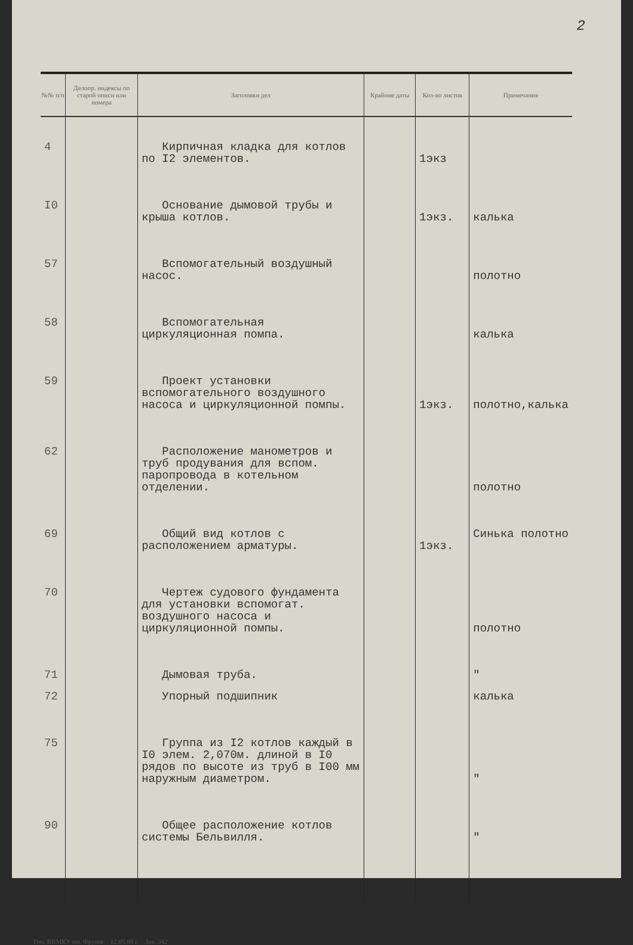2
| №№ п/п | Делопр. индексы по старой описи или номера | Заголовки дел | Крайние даты | Кол-во листов | Примечания |
| --- | --- | --- | --- | --- | --- |
| 4 | | Кирпичная кладка для котлов по I2 элементов. | | 1экз | |
| I0 | | Основание дымовой трубы и крыша котлов. | | 1экз. | калька |
| 57 | | Вспомогательный воздушный насос. | | | полотно |
| 58 | | Вспомогательная циркуляционная помпа. | | | калька |
| 59 | | Проект установки вспомогательного воздушного насоса и циркуляционной помпы. | | 1экз. | полотно,калька |
| 62 | | Расположение манометров и труб продувания для вспом. паропровода в котельном отделении. | | | полотно |
| 69 | | Общий вид котлов с расположением арматуры. | | 1экз. | Синька полотно |
| 70 | | Чертеж судового фундамента для установки вспомогат. воздушного насоса и циркуляционной помпы. | | | полотно |
| 71 | | Дымовая труба. | | | " |
| 72 | | Упорный подшипник | | | калька |
| 75 | | Группа из I2 котлов каждый в I0 элем. 2,070м. длиной в I0 рядов по высоте из труб в I00 мм наружным диаметром. | | | " |
| 90 | | Общее расположение котлов системы Бельвилля. | | | " |
Тип. ВВМКУ им. Фрунзе 12.05.88 г. Зак. 342